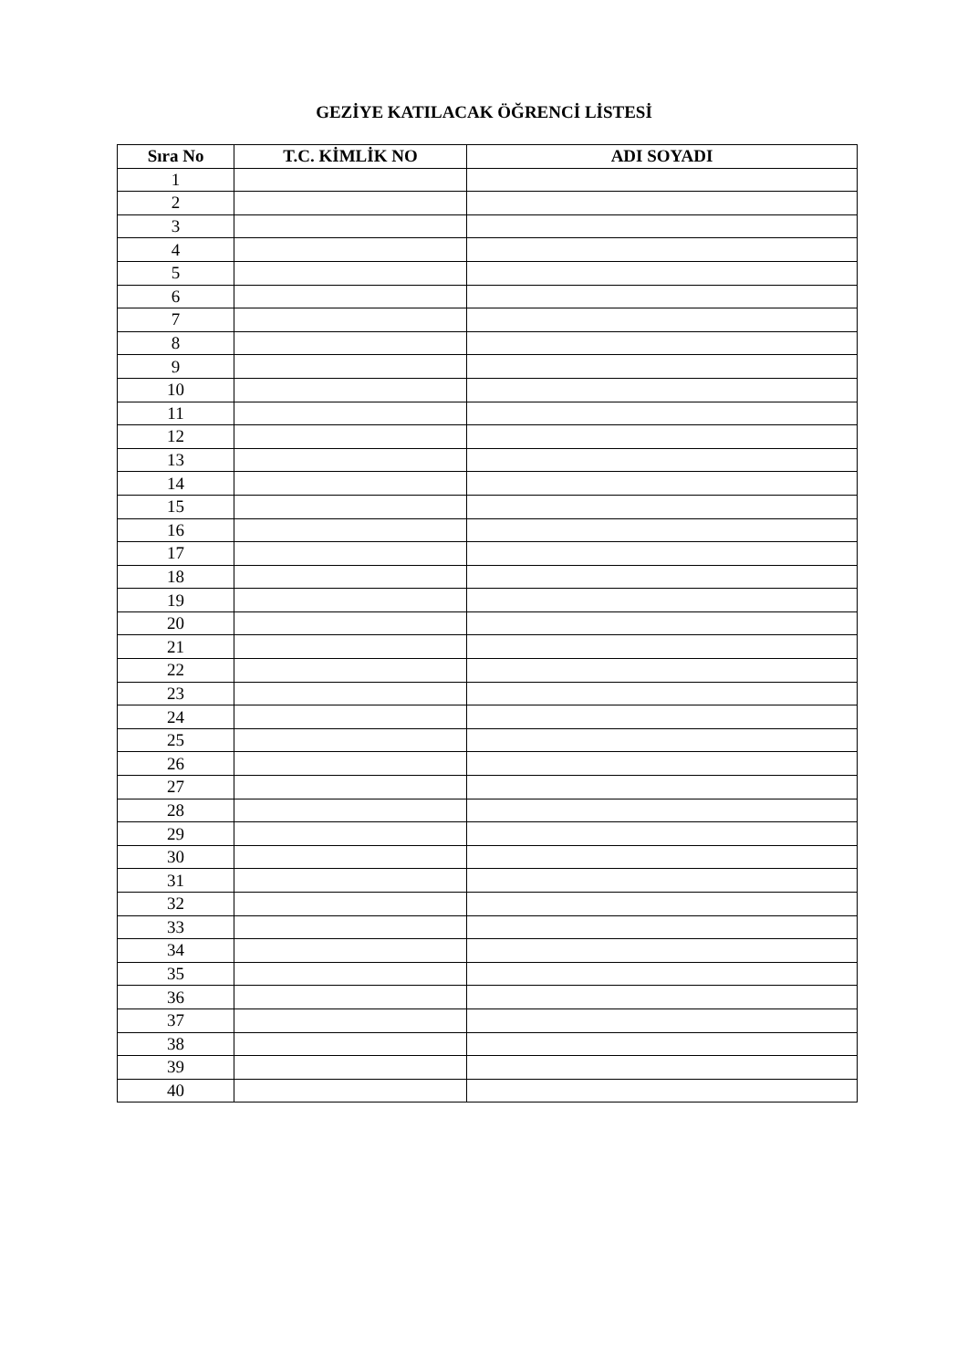GEZİYE KATILACAK ÖĞRENCİ LİSTESİ
| Sıra No | T.C. KİMLİK NO | ADI SOYADI |
| --- | --- | --- |
| 1 | | |
| 2 | | |
| 3 | | |
| 4 | | |
| 5 | | |
| 6 | | |
| 7 | | |
| 8 | | |
| 9 | | |
| 10 | | |
| 11 | | |
| 12 | | |
| 13 | | |
| 14 | | |
| 15 | | |
| 16 | | |
| 17 | | |
| 18 | | |
| 19 | | |
| 20 | | |
| 21 | | |
| 22 | | |
| 23 | | |
| 24 | | |
| 25 | | |
| 26 | | |
| 27 | | |
| 28 | | |
| 29 | | |
| 30 | | |
| 31 | | |
| 32 | | |
| 33 | | |
| 34 | | |
| 35 | | |
| 36 | | |
| 37 | | |
| 38 | | |
| 39 | | |
| 40 | | |